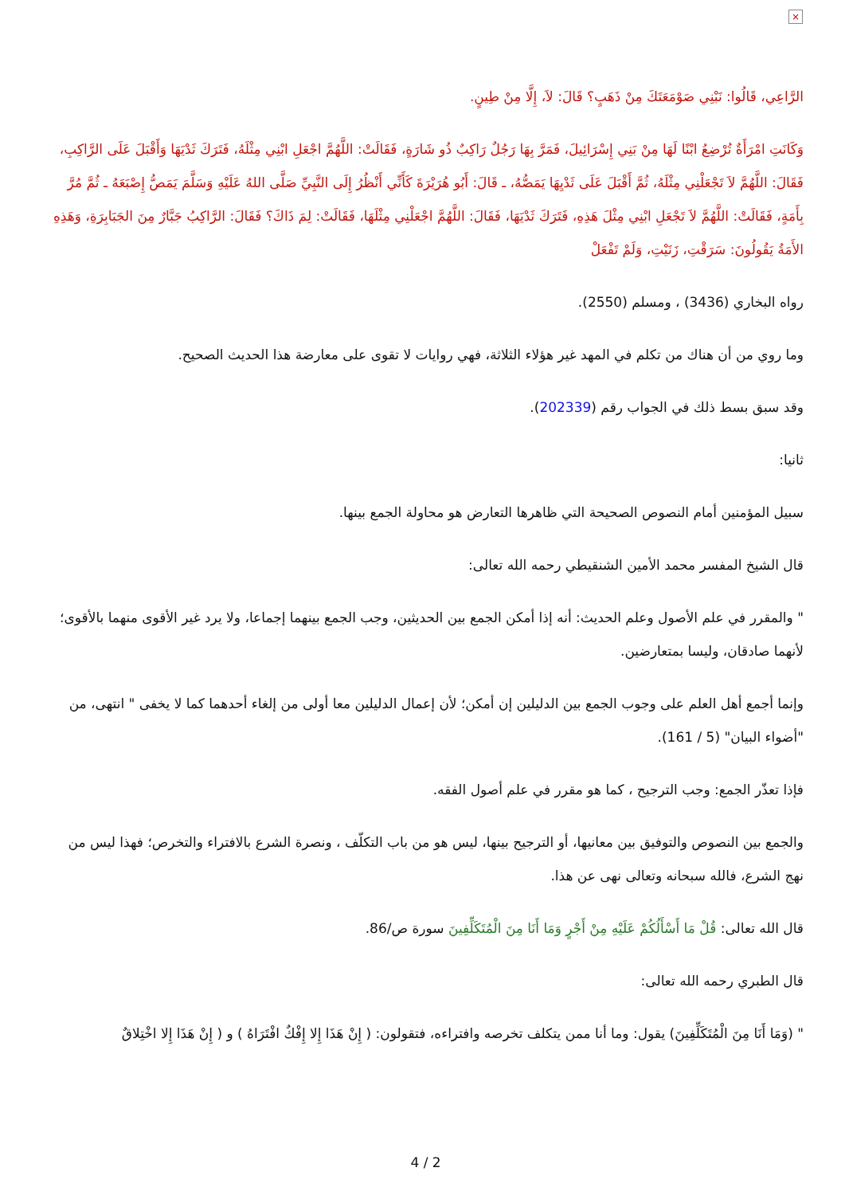×
الرَّاعِي، قَالُوا: نَبْنِي صَوْمَعَتَكَ مِنْ ذَهَبٍ؟ قَالَ: لاَ، إِلَّا مِنْ طِينٍ.
وَكَانَتِ امْرَأَةٌ تُرْضِعُ ابْنًا لَهَا مِنْ بَنِي إِسْرَائِيلَ، فَمَرَّ بِهَا رَجُلٌ رَاكِبٌ ذُو شَارَةٍ، فَقَالَتْ: اللَّهُمَّ اجْعَلِ ابْنِي مِثْلَهُ، فَتَرَكَ ثَدْيَهَا وَأَقْبَلَ عَلَى الرَّاكِبِ، فَقَالَ: اللَّهُمَّ لاَ تَجْعَلْنِي مِثْلَهُ، ثُمَّ أَقْبَلَ عَلَى ثَدْيِهَا يَمَصُّهُ، ـ قَالَ: أَبُو هُرَيْرَةَ كَأَنِّي أَنْظُرُ إِلَى النَّبِيِّ صَلَّى اللهُ عَلَيْهِ وَسَلَّمَ يَمَصُّ إِصْبَعَهُ ـ ثُمَّ مُرَّ بِأَمَةٍ، فَقَالَتْ: اللَّهُمَّ لاَ تَجْعَلِ ابْنِي مِثْلَ هَذِهِ، فَتَرَكَ ثَدْيَهَا، فَقَالَ: اللَّهُمَّ اجْعَلْنِي مِثْلَهَا، فَقَالَتْ: لِمَ ذَاكَ؟ فَقَالَ: الرَّاكِبُ جَبَّارٌ مِنَ الجَبَابِرَةِ، وَهَذِهِ الأَمَةُ يَقُولُونَ: سَرَقْتِ، زَنَيْتِ، وَلَمْ تَفْعَلْ
رواه البخاري (3436) ، ومسلم (2550).
وما روي من أن هناك من تكلم في المهد غير هؤلاء الثلاثة، فهي روايات لا تقوى على معارضة هذا الحديث الصحيح.
وقد سبق بسط ذلك في الجواب رقم (202339).
ثانيا:
سبيل المؤمنين أمام النصوص الصحيحة التي ظاهرها التعارض هو محاولة الجمع بينها.
قال الشيخ المفسر محمد الأمين الشنقيطي رحمه الله تعالى:
" والمقرر في علم الأصول وعلم الحديث: أنه إذا أمكن الجمع بين الحديثين، وجب الجمع بينهما إجماعا، ولا يرد غير الأقوى منهما بالأقوى؛ لأنهما صادقان، وليسا بمتعارضين.
وإنما أجمع أهل العلم على وجوب الجمع بين الدليلين إن أمكن؛ لأن إعمال الدليلين معا أولى من إلغاء أحدهما كما لا يخفى " انتهى، من "أضواء البيان" (5 / 161).
فإذا تعذّر الجمع: وجب الترجيح ، كما هو مقرر في علم أصول الفقه.
والجمع بين النصوص والتوفيق بين معانيها، أو الترجيح بينها، ليس هو من باب التكلّف ، ونصرة الشرع بالافتراء والتخرص؛ فهذا ليس من نهج الشرع، فالله سبحانه وتعالى نهى عن هذا.
قال الله تعالى: قُلْ مَا أَسْأَلُكُمْ عَلَيْهِ مِنْ أَجْرٍ وَمَا أَنَا مِنَ الْمُتَكَلِّفِينَ سورة ص/86.
قال الطبري رحمه الله تعالى:
" (وَمَا أَنَا مِنَ الْمُتَكَلِّفِينَ) يقول: وما أنا ممن يتكلف تخرصه وافتراءه، فتقولون: ( إِنْ هَذَا إِلا إِفْكٌ افْتَرَاهُ ) و ( إِنْ هَذَا إِلا اخْتِلاقٌ
4 / 2